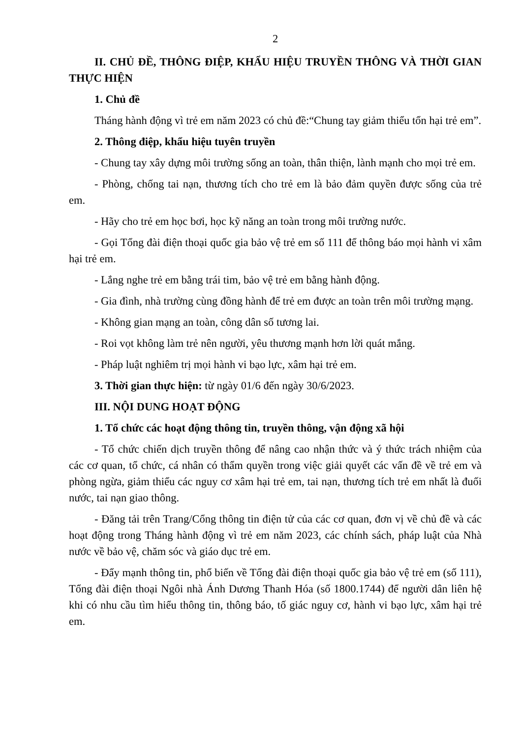2
II. CHỦ ĐỀ, THÔNG ĐIỆP, KHẨU HIỆU TRUYỀN THÔNG VÀ THỜI GIAN THỰC HIỆN
1. Chủ đề
Tháng hành động vì trẻ em năm 2023 có chủ đề:“Chung tay giảm thiểu tổn hại trẻ em”.
2. Thông điệp, khẩu hiệu tuyên truyền
- Chung tay xây dựng môi trường sống an toàn, thân thiện, lành mạnh cho mọi trẻ em.
- Phòng, chống tai nạn, thương tích cho trẻ em là bảo đảm quyền được sống của trẻ em.
- Hãy cho trẻ em học bơi, học kỹ năng an toàn trong môi trường nước.
- Gọi Tổng đài điện thoại quốc gia bảo vệ trẻ em số 111 để thông báo mọi hành vi xâm hại trẻ em.
- Lắng nghe trẻ em bằng trái tim, bảo vệ trẻ em bằng hành động.
- Gia đình, nhà trường cùng đồng hành để trẻ em được an toàn trên môi trường mạng.
- Không gian mạng an toàn, công dân số tương lai.
- Roi vọt không làm trẻ nên người, yêu thương mạnh hơn lời quát mắng.
- Pháp luật nghiêm trị mọi hành vi bạo lực, xâm hại trẻ em.
3. Thời gian thực hiện: từ ngày 01/6 đến ngày 30/6/2023.
III. NỘI DUNG HOẠT ĐỘNG
1. Tổ chức các hoạt động thông tin, truyền thông, vận động xã hội
- Tổ chức chiến dịch truyền thông để nâng cao nhận thức và ý thức trách nhiệm của các cơ quan, tổ chức, cá nhân có thẩm quyền trong việc giải quyết các vấn đề về trẻ em và phòng ngừa, giảm thiểu các nguy cơ xâm hại trẻ em, tai nạn, thương tích trẻ em nhất là đuối nước, tai nạn giao thông.
- Đăng tải trên Trang/Cổng thông tin điện tử của các cơ quan, đơn vị về chủ đề và các hoạt động trong Tháng hành động vì trẻ em năm 2023, các chính sách, pháp luật của Nhà nước về bảo vệ, chăm sóc và giáo dục trẻ em.
- Đẩy mạnh thông tin, phổ biến về Tổng đài điện thoại quốc gia bảo vệ trẻ em (số 111), Tổng đài điện thoại Ngôi nhà Ánh Dương Thanh Hóa (số 1800.1744) để người dân liên hệ khi có nhu cầu tìm hiểu thông tin, thông báo, tố giác nguy cơ, hành vi bạo lực, xâm hại trẻ em.